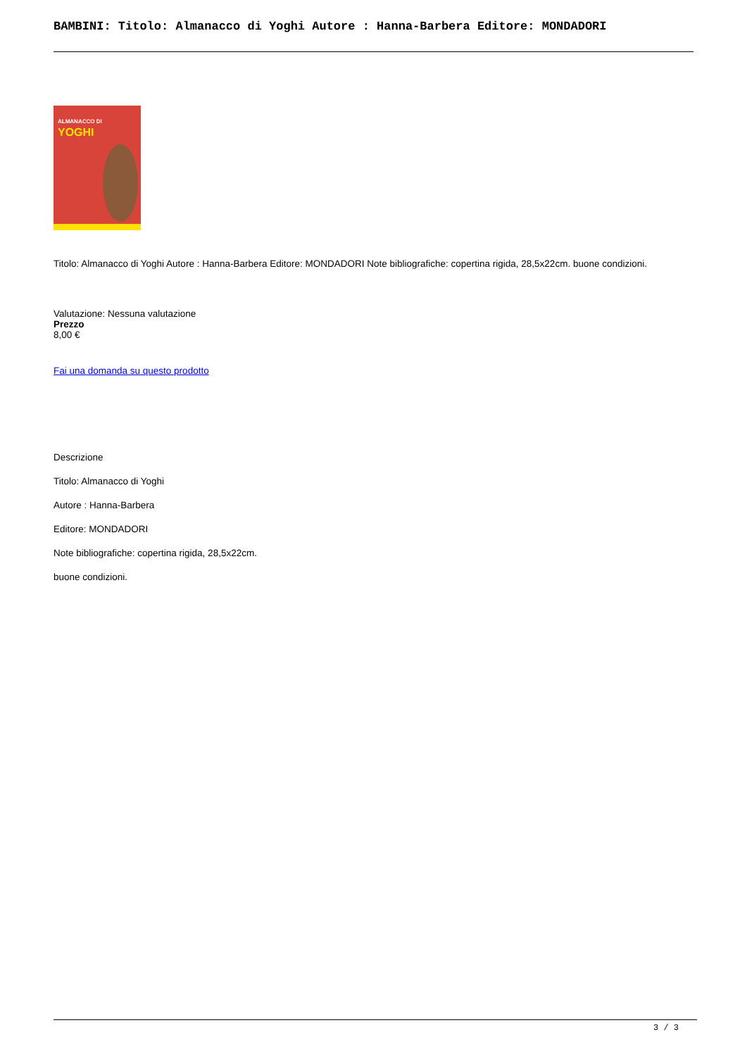BAMBINI: Titolo: Almanacco di Yoghi Autore : Hanna-Barbera Editore: MONDADORI
ALMANACCO DI
YOGHI
Titolo: Almanacco di Yoghi Autore : Hanna-Barbera Editore: MONDADORI Note bibliografiche: copertina rigida, 28,5x22cm. buone condizioni.
Valutazione: Nessuna valutazione
Prezzo
8,00 €
Fai una domanda su questo prodotto
Descrizione
Titolo: Almanacco di Yoghi
Autore : Hanna-Barbera
Editore: MONDADORI
Note bibliografiche: copertina rigida, 28,5x22cm.
buone condizioni.
3 / 3